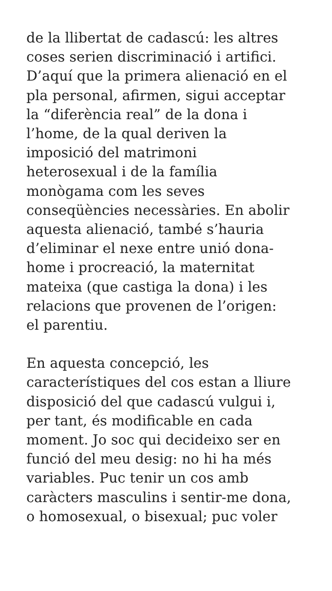de la llibertat de cadascú: les altres
coses serien discriminació i artifici.
D’aquí que la primera alienació en el
pla personal, afirmen, sigui acceptar
la “diferència real” de la dona i
l’home, de la qual deriven la
imposició del matrimoni
heterosexual i de la família
monògama com les seves
conseqüències necessàries. En abolir
aquesta alienació, també s’hauria
d’eliminar el nexe entre unió dona-
home i procreació, la maternitat
mateixa (que castiga la dona) i les
relacions que provenen de l’origen:
el parentiu.
En aquesta concepció, les
característiques del cos estan a lliure
disposició del que cadascú vulgui i,
per tant, és modificable en cada
moment. Jo soc qui decideixo ser en
funció del meu desig: no hi ha més
variables. Puc tenir un cos amb
caràcters masculins i sentir-me dona,
o homosexual, o bisexual; puc voler